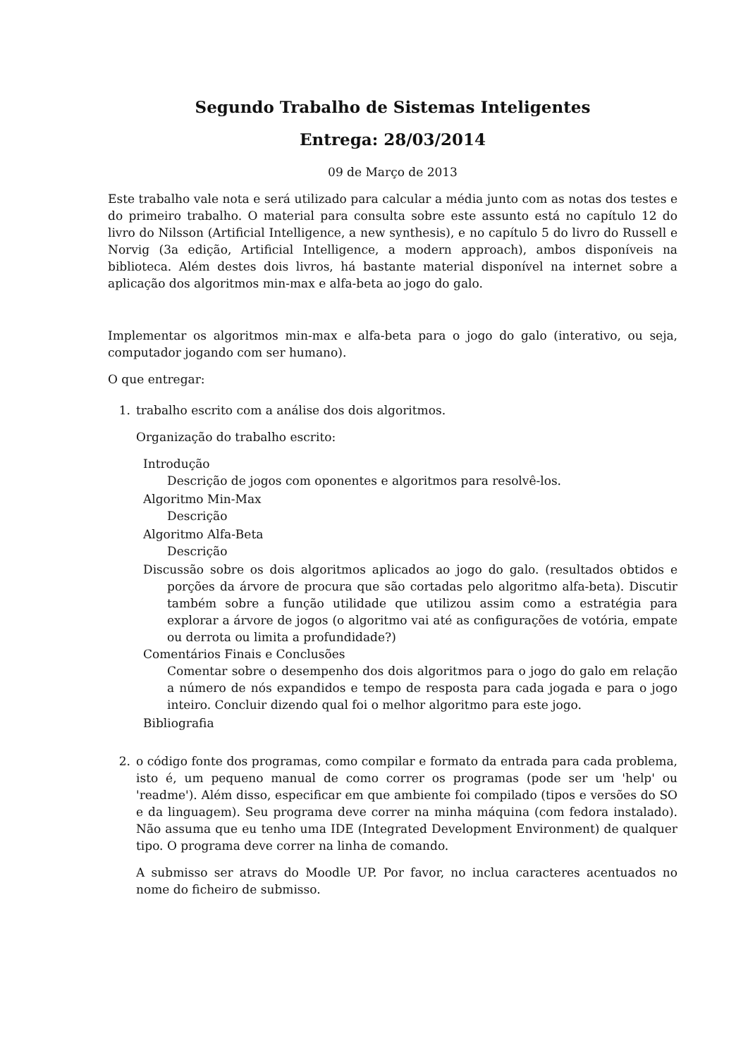Segundo Trabalho de Sistemas Inteligentes
Entrega: 28/03/2014
09 de Março de 2013
Este trabalho vale nota e será utilizado para calcular a média junto com as notas dos testes e do primeiro trabalho. O material para consulta sobre este assunto está no capítulo 12 do livro do Nilsson (Artificial Intelligence, a new synthesis), e no capítulo 5 do livro do Russell e Norvig (3a edição, Artificial Intelligence, a modern approach), ambos disponíveis na biblioteca. Além destes dois livros, há bastante material disponível na internet sobre a aplicação dos algoritmos min-max e alfa-beta ao jogo do galo.
Implementar os algoritmos min-max e alfa-beta para o jogo do galo (interativo, ou seja, computador jogando com ser humano).
O que entregar:
1. trabalho escrito com a análise dos dois algoritmos.
Organização do trabalho escrito:
Introdução
Descrição de jogos com oponentes e algoritmos para resolvê-los.
Algoritmo Min-Max
Descrição
Algoritmo Alfa-Beta
Descrição
Discussão sobre os dois algoritmos aplicados ao jogo do galo. (resultados obtidos e porções da árvore de procura que são cortadas pelo algoritmo alfa-beta). Discutir também sobre a função utilidade que utilizou assim como a estratégia para explorar a árvore de jogos (o algoritmo vai até as configurações de votória, empate ou derrota ou limita a profundidade?)
Comentários Finais e Conclusões
Comentar sobre o desempenho dos dois algoritmos para o jogo do galo em relação a número de nós expandidos e tempo de resposta para cada jogada e para o jogo inteiro. Concluir dizendo qual foi o melhor algoritmo para este jogo.
Bibliografia
2. o código fonte dos programas, como compilar e formato da entrada para cada problema, isto é, um pequeno manual de como correr os programas (pode ser um 'help' ou 'readme'). Além disso, especificar em que ambiente foi compilado (tipos e versões do SO e da linguagem). Seu programa deve correr na minha máquina (com fedora instalado). Não assuma que eu tenho uma IDE (Integrated Development Environment) de qualquer tipo. O programa deve correr na linha de comando.
A submisso ser atravs do Moodle UP. Por favor, no inclua caracteres acentuados no nome do ficheiro de submisso.